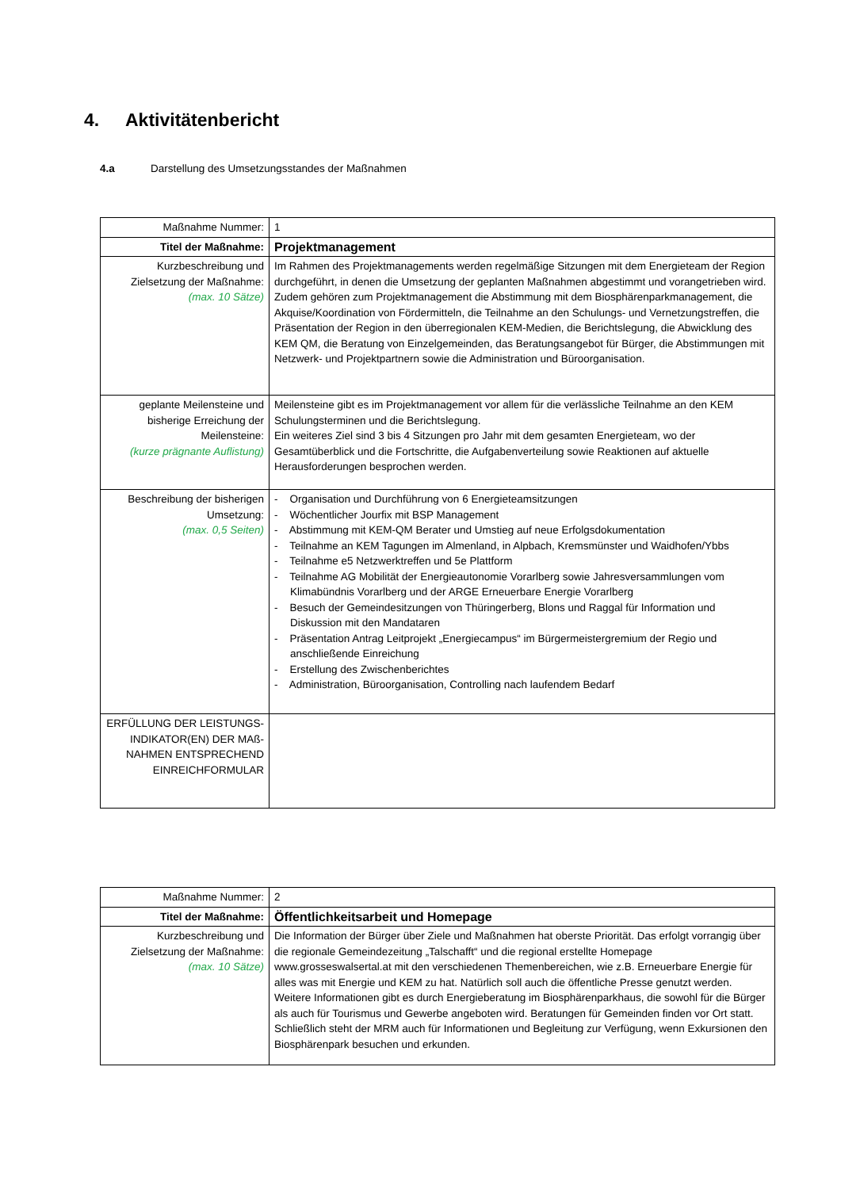4. Aktivitätenbericht
4.a Darstellung des Umsetzungsstandes der Maßnahmen
| Maßnahme Nummer: | 1 |
| Titel der Maßnahme: | Projektmanagement |
| Kurzbeschreibung und Zielsetzung der Maßnahme: (max. 10 Sätze) | Im Rahmen des Projektmanagements werden regelmäßige Sitzungen mit dem Energieteam der Region durchgeführt, in denen die Umsetzung der geplanten Maßnahmen abgestimmt und vorangetrieben wird. Zudem gehören zum Projektmanagement die Abstimmung mit dem Biosphärenparkmanagement, die Akquise/Koordination von Fördermitteln, die Teilnahme an den Schulungs- und Vernetzungstreffen, die Präsentation der Region in den überregionalen KEM-Medien, die Berichtslegung, die Abwicklung des KEM QM, die Beratung von Einzelgemeinden, das Beratungsangebot für Bürger, die Abstimmungen mit Netzwerk- und Projektpartnern sowie die Administration und Büroorganisation. |
| geplante Meilensteine und bisherige Erreichung der Meilensteine: (kurze prägnante Auflistung) | Meilensteine gibt es im Projektmanagement vor allem für die verlässliche Teilnahme an den KEM Schulungsterminen und die Berichtslegung. Ein weiteres Ziel sind 3 bis 4 Sitzungen pro Jahr mit dem gesamten Energieteam, wo der Gesamtüberblick und die Fortschritte, die Aufgabenverteilung sowie Reaktionen auf aktuelle Herausforderungen besprochen werden. |
| Beschreibung der bisherigen Umsetzung: (max. 0,5 Seiten) | - Organisation und Durchführung von 6 Energieteamsitzungen - Wöchentlicher Jourfix mit BSP Management - Abstimmung mit KEM-QM Berater und Umstieg auf neue Erfolgsdokumentation - Teilnahme an KEM Tagungen im Almenland, in Alpbach, Kremsmünster und Waidhofen/Ybbs - Teilnahme e5 Netzwerktreffen und 5e Plattform - Teilnahme AG Mobilität der Energieautonomie Vorarlberg sowie Jahresversammlungen vom Klimabündnis Vorarlberg und der ARGE Erneuerbare Energie Vorarlberg - Besuch der Gemeindesitzungen von Thüringerberg, Blons und Raggal für Information und Diskussion mit den Mandataren - Präsentation Antrag Leitprojekt „Energiecampus“ im Bürgermeistergremium der Regio und anschließende Einreichung - Erstellung des Zwischenberichtes - Administration, Büroorganisation, Controlling nach laufendem Bedarf |
| ERFÜLLUNG DER LEISTUNGS-INDIKATOR(EN) DER MAß-NAHMEN ENTSPRECHEND EINREICHFORMULAR | |
| Maßnahme Nummer: | 2 |
| Titel der Maßnahme: | Öffentlichkeitsarbeit und Homepage |
| Kurzbeschreibung und Zielsetzung der Maßnahme: (max. 10 Sätze) | Die Information der Bürger über Ziele und Maßnahmen hat oberste Priorität. Das erfolgt vorrangig über die regionale Gemeindezeitung „Talschafft“ und die regional erstellte Homepage www.grosseswalsertal.at mit den verschiedenen Themenbereichen, wie z.B. Erneuerbare Energie für alles was mit Energie und KEM zu hat. Natürlich soll auch die öffentliche Presse genutzt werden. Weitere Informationen gibt es durch Energieberatung im Biosphärenparkhaus, die sowohl für die Bürger als auch für Tourismus und Gewerbe angeboten wird. Beratungen für Gemeinden finden vor Ort statt. Schließlich steht der MRM auch für Informationen und Begleitung zur Verfügung, wenn Exkursionen den Biosphärenpark besuchen und erkunden. |